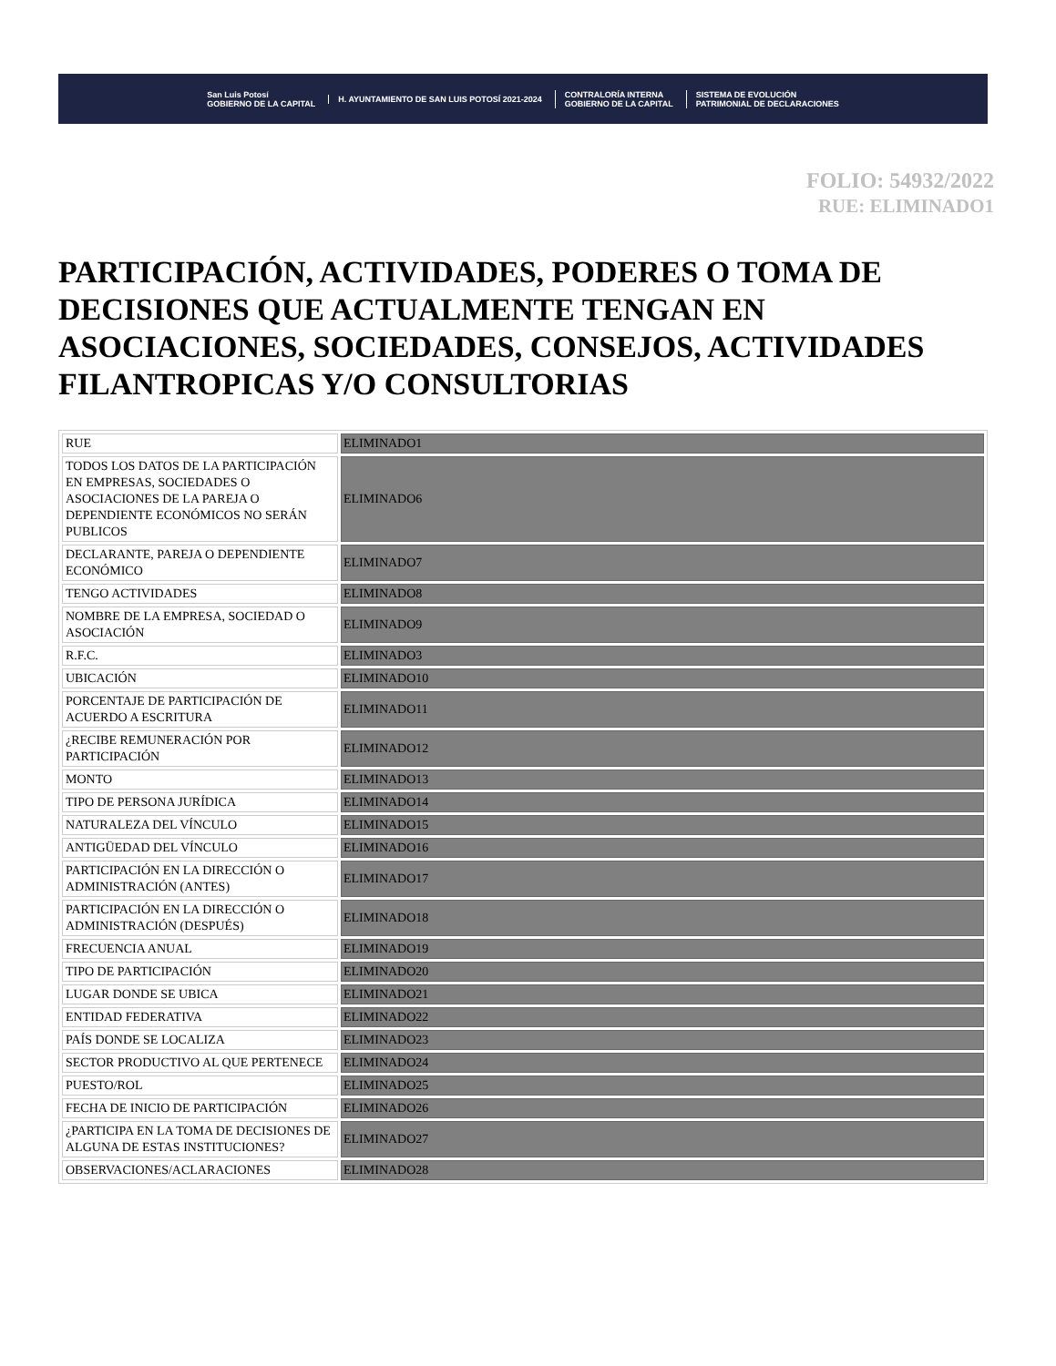San Luis Potosí
GOBIERNO DE LA CAPITAL
H. AYUNTAMIENTO DE SAN LUIS POTOSÍ 2021-2024 CONTRALORÍA INTERNA
GOBIERNO DE LA CAPITAL SISTEMA DE EVOLUCIÓN
PATRIMONIAL DE DECLARACIONES
FOLIO: 54932/2022
RUE: ELIMINADO1
PARTICIPACIÓN, ACTIVIDADES, PODERES O TOMA DE DECISIONES QUE ACTUALMENTE TENGAN EN ASOCIACIONES, SOCIEDADES, CONSEJOS, ACTIVIDADES FILANTROPICAS Y/O CONSULTORIAS
| RUE | ELIMINADO1 |
| TODOS LOS DATOS DE LA PARTICIPACIÓN EN EMPRESAS, SOCIEDADES O ASOCIACIONES DE LA PAREJA O DEPENDIENTE ECONÓMICOS NO SERÁN PUBLICOS | ELIMINADO6 |
| DECLARANTE, PAREJA O DEPENDIENTE ECONÓMICO | ELIMINADO7 |
| TENGO ACTIVIDADES | ELIMINADO8 |
| NOMBRE DE LA EMPRESA, SOCIEDAD O ASOCIACIÓN | ELIMINADO9 |
| R.F.C. | ELIMINADO3 |
| UBICACIÓN | ELIMINADO10 |
| PORCENTAJE DE PARTICIPACIÓN DE ACUERDO A ESCRITURA | ELIMINADO11 |
| ¿RECIBE REMUNERACIÓN POR PARTICIPACIÓN | ELIMINADO12 |
| MONTO | ELIMINADO13 |
| TIPO DE PERSONA JURÍDICA | ELIMINADO14 |
| NATURALEZA DEL VÍNCULO | ELIMINADO15 |
| ANTIGÜEDAD DEL VÍNCULO | ELIMINADO16 |
| PARTICIPACIÓN EN LA DIRECCIÓN O ADMINISTRACIÓN (ANTES) | ELIMINADO17 |
| PARTICIPACIÓN EN LA DIRECCIÓN O ADMINISTRACIÓN (DESPUÉS) | ELIMINADO18 |
| FRECUENCIA ANUAL | ELIMINADO19 |
| TIPO DE PARTICIPACIÓN | ELIMINADO20 |
| LUGAR DONDE SE UBICA | ELIMINADO21 |
| ENTIDAD FEDERATIVA | ELIMINADO22 |
| PAÍS DONDE SE LOCALIZA | ELIMINADO23 |
| SECTOR PRODUCTIVO AL QUE PERTENECE | ELIMINADO24 |
| PUESTO/ROL | ELIMINADO25 |
| FECHA DE INICIO DE PARTICIPACIÓN | ELIMINADO26 |
| ¿PARTICIPA EN LA TOMA DE DECISIONES DE ALGUNA DE ESTAS INSTITUCIONES? | ELIMINADO27 |
| OBSERVACIONES/ACLARACIONES | ELIMINADO28 |